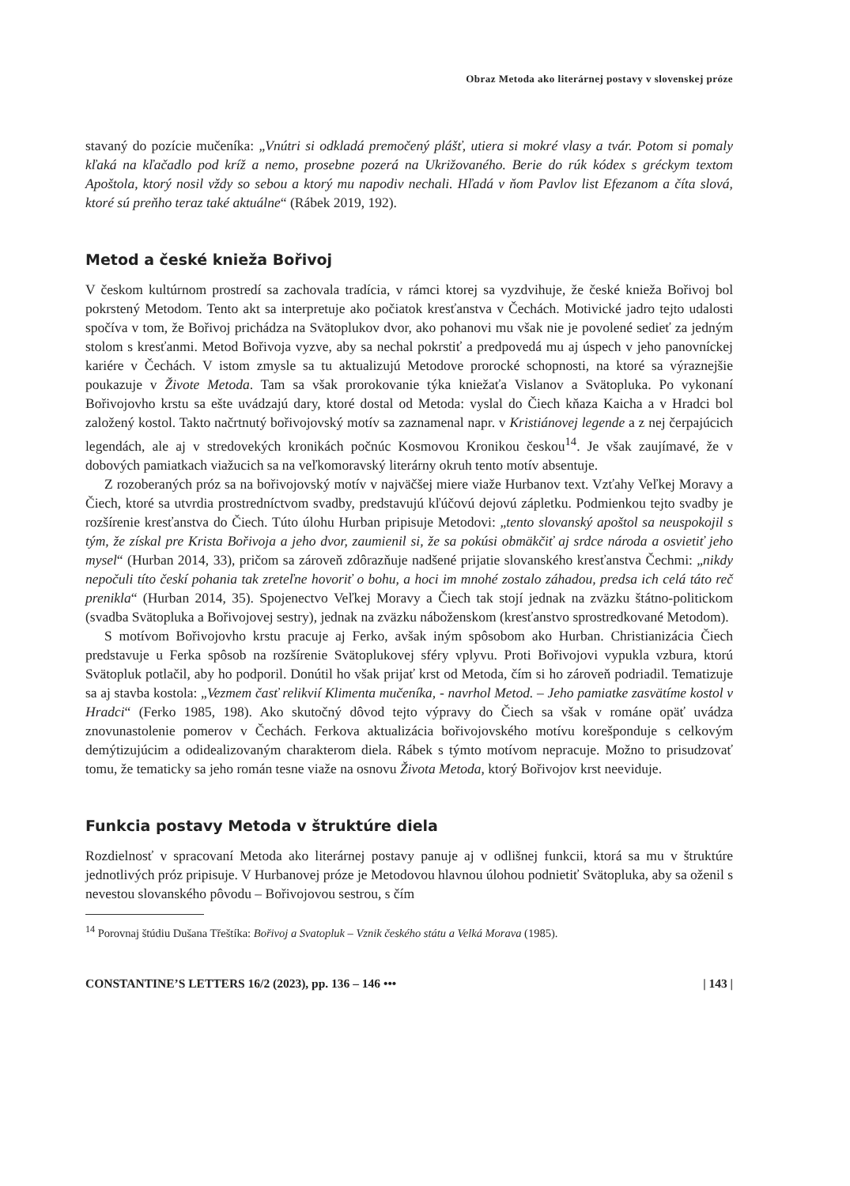Obraz Metoda ako literárnej postavy v slovenskej próze
stavaný do pozície mučeníka: „Vnútri si odkladá premočený plášť, utiera si mokré vlasy a tvár. Potom si pomaly kľaká na kľačadlo pod kríž a nemo, prosebne pozerá na Ukrižovaného. Berie do rúk kódex s gréckym textom Apoštola, ktorý nosil vždy so sebou a ktorý mu napodiv nechali. Hľadá v ňom Pavlov list Efezanom a číta slová, ktoré sú preňho teraz také aktuálne“ (Rábek 2019, 192).
Metod a české knieža Bořivoj
V českom kultúrnom prostredí sa zachovala tradícia, v rámci ktorej sa vyzdvihuje, že české knieža Bořivoj bol pokrstený Metodom. Tento akt sa interpretuje ako počiatok kresťanstva v Čechách. Motivické jadro tejto udalosti spočíva v tom, že Bořivoj prichádza na Svätoplukov dvor, ako pohanovi mu však nie je povolené sedieť za jedným stolom s kresťanmi. Metod Bořivoja vyzve, aby sa nechal pokrstiť a predpovedá mu aj úspech v jeho panovníckej kariére v Čechách. V istom zmysle sa tu aktualizujú Metodove prorocké schopnosti, na ktoré sa výraznejšie poukazuje v Živote Metoda. Tam sa však prorokovanie týka kniežaťa Vislanov a Svätopluka. Po vykonaní Bořivojovho krstu sa ešte uvádzajú dary, ktoré dostal od Metoda: vyslal do Čiech kňaza Kaicha a v Hradci bol založený kostol. Takto načrtnutý bořivojovský motív sa zaznamenal napr. v Kristiánovej legende a z nej čerpajúcich legendách, ale aj v stredovekých kronikách počnúc Kosmovou Kronikou českou<sup>14</sup>. Je však zaujímavé, že v dobových pamiatkach viažucich sa na veľkomoravský literárny okruh tento motív absentuje.
Z rozoberaných próz sa na bořivojovský motív v najväčšej miere viaže Hurbanov text. Vzťahy Veľkej Moravy a Čiech, ktoré sa utvrdia prostredníctvom svadby, predstavujú kľúčovú dejovú zápletku. Podmienkou tejto svadby je rozšírenie kresťanstva do Čiech. Túto úlohu Hurban pripisuje Metodovi: „tento slovanský apoštol sa neuspokojil s tým, že získal pre Krista Bořivoja a jeho dvor, zaumienil si, že sa pokúsi obmäkčiť aj srdce národa a osvietiť jeho mysel“ (Hurban 2014, 33), pričom sa zároveň zdôrazňuje nadšené prijatie slovanského kresťanstva Čechmi: „nikdy nepočuli títo českí pohania tak zreteľne hovoriť o bohu, a hoci im mnohé zostalo záhadou, predsa ich celá táto reč prenikla“ (Hurban 2014, 35). Spojenectvo Veľkej Moravy a Čiech tak stojí jednak na zväzku štátno-politickom (svadba Svätopluka a Bořivojovej sestry), jednak na zväzku náboženskom (kresťanstvo sprostredkované Metodom).
S motívom Bořivojovho krstu pracuje aj Ferko, avšak iným spôsobom ako Hurban. Christianizácia Čiech predstavuje u Ferka spôsob na rozšírenie Svätoplukovej sféry vplyvu. Proti Bořivojovi vypukla vzbura, ktorú Svätopluk potlačil, aby ho podporil. Donútil ho však prijať krst od Metoda, čím si ho zároveň podriadil. Tematizuje sa aj stavba kostola: „Vezmem časť relikvií Klimenta mučeníka, - navrhol Metod. – Jeho pamiatke zasvätíme kostol v Hradci“ (Ferko 1985, 198). Ako skutočný dôvod tejto výpravy do Čiech sa však v románe opäť uvádza znovunastolenie pomerov v Čechách. Ferkova aktualizácia bořivojovského motívu korešponduje s celkovým demýtizujúcim a odidealizovaným charakterom diela. Rábek s týmto motívom nepracuje. Možno to prisudzovať tomu, že tematicky sa jeho román tesne viaže na osnovu Života Metoda, ktorý Bořivojov krst neeviduje.
Funkcia postavy Metoda v štruktúre diela
Rozdielnosť v spracovaní Metoda ako literárnej postavy panuje aj v odlišnej funkcii, ktorá sa mu v štruktúre jednotlivých próz pripisuje. V Hurbanovej próze je Metodovou hlavnou úlohou podnietiť Svätopluka, aby sa oženil s nevestou slovanského pôvodu – Bořivojovou sestrou, s čím
<sup>14</sup> Porovnaj štúdiu Dušana Třeštíka: Bořivoj a Svatopluk – Vznik českého státu a Velká Morava (1985).
CONSTANTINE’S LETTERS 16/2 (2023), pp. 136 – 146 ••• | 143 |